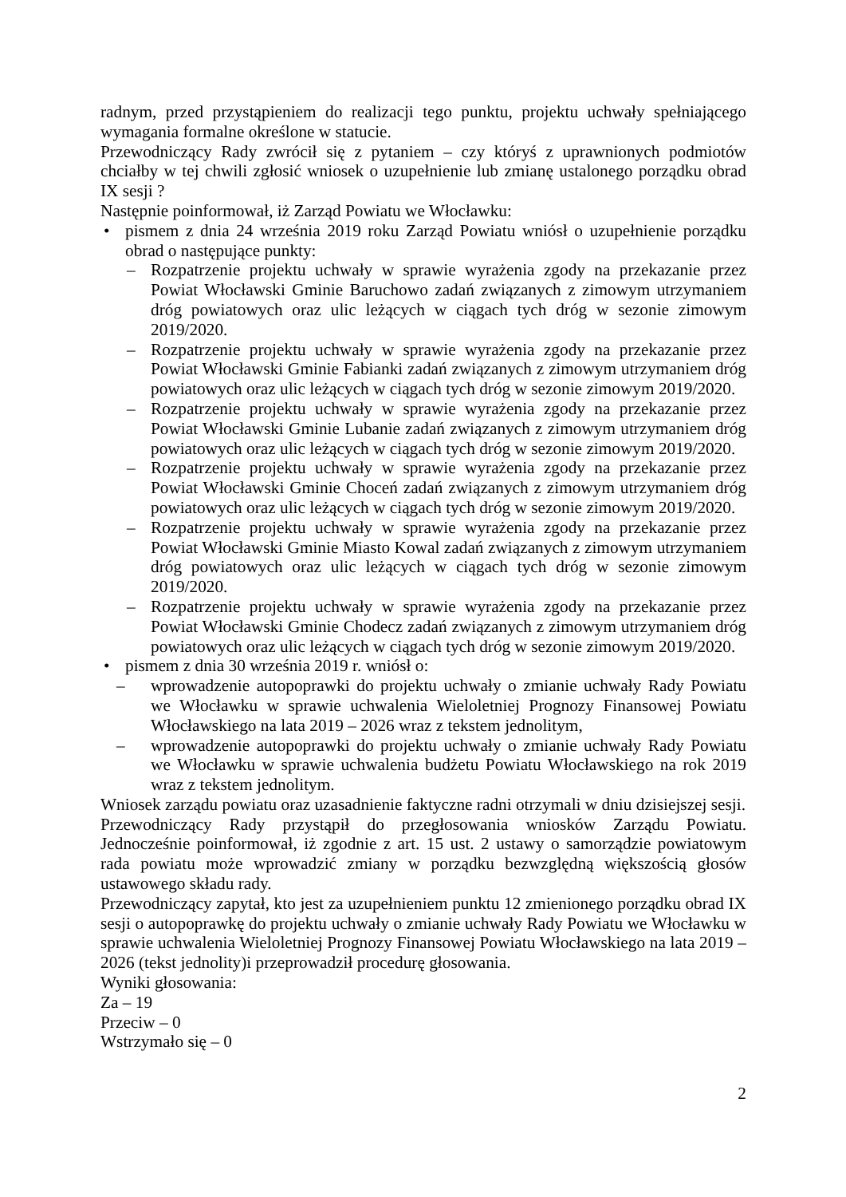radnym, przed przystąpieniem do realizacji tego punktu, projektu uchwały spełniającego wymagania formalne określone w statucie.
Przewodniczący Rady zwrócił się z pytaniem – czy któryś z uprawnionych podmiotów chciałby w tej chwili zgłosić wniosek o uzupełnienie lub zmianę ustalonego porządku obrad IX sesji ?
Następnie poinformował, iż Zarząd Powiatu we Włocławku:
• pismem z dnia 24 września 2019 roku Zarząd Powiatu wniósł o uzupełnienie porządku obrad o następujące punkty:
– Rozpatrzenie projektu uchwały w sprawie wyrażenia zgody na przekazanie przez Powiat Włocławski Gminie Baruchowo zadań związanych z zimowym utrzymaniem dróg powiatowych oraz ulic leżących w ciągach tych dróg w sezonie zimowym 2019/2020.
– Rozpatrzenie projektu uchwały w sprawie wyrażenia zgody na przekazanie przez Powiat Włocławski Gminie Fabianki zadań związanych z zimowym utrzymaniem dróg powiatowych oraz ulic leżących w ciągach tych dróg w sezonie zimowym 2019/2020.
– Rozpatrzenie projektu uchwały w sprawie wyrażenia zgody na przekazanie przez Powiat Włocławski Gminie Lubanie zadań związanych z zimowym utrzymaniem dróg powiatowych oraz ulic leżących w ciągach tych dróg w sezonie zimowym 2019/2020.
– Rozpatrzenie projektu uchwały w sprawie wyrażenia zgody na przekazanie przez Powiat Włocławski Gminie Choceń zadań związanych z zimowym utrzymaniem dróg powiatowych oraz ulic leżących w ciągach tych dróg w sezonie zimowym 2019/2020.
– Rozpatrzenie projektu uchwały w sprawie wyrażenia zgody na przekazanie przez Powiat Włocławski Gminie Miasto Kowal zadań związanych z zimowym utrzymaniem dróg powiatowych oraz ulic leżących w ciągach tych dróg w sezonie zimowym 2019/2020.
– Rozpatrzenie projektu uchwały w sprawie wyrażenia zgody na przekazanie przez Powiat Włocławski Gminie Chodecz zadań związanych z zimowym utrzymaniem dróg powiatowych oraz ulic leżących w ciągach tych dróg w sezonie zimowym 2019/2020.
• pismem z dnia 30 września 2019 r. wniósł o:
– wprowadzenie autopoprawki do projektu uchwały o zmianie uchwały Rady Powiatu we Włocławku w sprawie uchwalenia Wieloletniej Prognozy Finansowej Powiatu Włocławskiego na lata 2019 – 2026 wraz z tekstem jednolitym,
– wprowadzenie autopoprawki do projektu uchwały o zmianie uchwały Rady Powiatu we Włocławku w sprawie uchwalenia budżetu Powiatu Włocławskiego na rok 2019 wraz z tekstem jednolitym.
Wniosek zarządu powiatu oraz uzasadnienie faktyczne radni otrzymali w dniu dzisiejszej sesji.
Przewodniczący Rady przystąpił do przegłosowania wniosków Zarządu Powiatu. Jednocześnie poinformował, iż zgodnie z art. 15 ust. 2 ustawy o samorządzie powiatowym rada powiatu może wprowadzić zmiany w porządku bezwzględną większością głosów ustawowego składu rady.
Przewodniczący zapytał, kto jest za uzupełnieniem punktu 12 zmienionego porządku obrad IX sesji o autopoprawkę do projektu uchwały o zmianie uchwały Rady Powiatu we Włocławku w sprawie uchwalenia Wieloletniej Prognozy Finansowej Powiatu Włocławskiego na lata 2019 – 2026 (tekst jednolity)i przeprowadził procedurę głosowania.
Wyniki głosowania:
Za – 19
Przeciw – 0
Wstrzymało się – 0
2